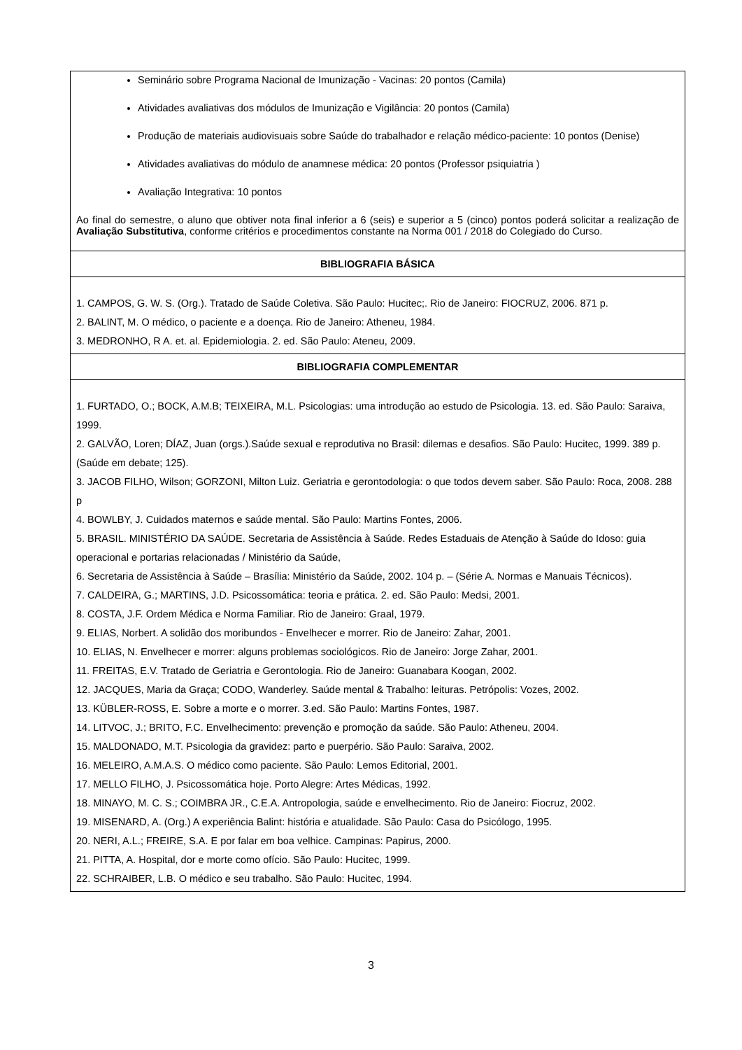| Seminário sobre Programa Nacional de Imunização - Vacinas: 20 pontos (Camila) Atividades avaliativas dos módulos de Imunização e Vigilância: 20 pontos (Camila) Produção de materiais audiovisuais sobre Saúde do trabalhador e relação médico-paciente: 10 pontos (Denise) Atividades avaliativas do módulo de anamnese médica: 20 pontos (Professor psiquiatria ) Avaliação Integrativa: 10 pontos Ao final do semestre, o aluno que obtiver nota final inferior a 6 (seis) e superior a 5 (cinco) pontos poderá solicitar a realização de Avaliação Substitutiva , conforme critérios e procedimentos constante na Norma 001 / 2018 do Colegiado do Curso. |
| BIBLIOGRAFIA BÁSICA |
| 1. CAMPOS, G. W. S. (Org.). Tratado de Saúde Coletiva. São Paulo: Hucitec;. Rio de Janeiro: FIOCRUZ, 2006. 871 p. 2. BALINT, M. O médico, o paciente e a doença. Rio de Janeiro: Atheneu, 1984. 3. MEDRONHO, R A. et. al. Epidemiologia. 2. ed. São Paulo: Ateneu, 2009. |
| BIBLIOGRAFIA COMPLEMENTAR |
| 1. FURTADO, O.; BOCK, A.M.B; TEIXEIRA, M.L. Psicologias: uma introdução ao estudo de Psicologia. 13. ed. São Paulo: Saraiva, 1999. 2. GALVÃO, Loren; DÍAZ, Juan (orgs.).Saúde sexual e reprodutiva no Brasil: dilemas e desafios. São Paulo: Hucitec, 1999. 389 p. (Saúde em debate; 125). 3. JACOB FILHO, Wilson; GORZONI, Milton Luiz. Geriatria e gerontodologia: o que todos devem saber. São Paulo: Roca, 2008. 288 p 4. BOWLBY, J. Cuidados maternos e saúde mental. São Paulo: Martins Fontes, 2006. 5. BRASIL. MINISTÉRIO DA SAÚDE. Secretaria de Assistência à Saúde. Redes Estaduais de Atenção à Saúde do Idoso: guia operacional e portarias relacionadas / Ministério da Saúde, 6. Secretaria de Assistência à Saúde – Brasília: Ministério da Saúde, 2002. 104 p. – (Série A. Normas e Manuais Técnicos). 7. CALDEIRA, G.; MARTINS, J.D. Psicossomática: teoria e prática. 2. ed. São Paulo: Medsi, 2001. 8. COSTA, J.F. Ordem Médica e Norma Familiar. Rio de Janeiro: Graal, 1979. 9. ELIAS, Norbert. A solidão dos moribundos - Envelhecer e morrer. Rio de Janeiro: Zahar, 2001. 10. ELIAS, N. Envelhecer e morrer: alguns problemas sociológicos. Rio de Janeiro: Jorge Zahar, 2001. 11. FREITAS, E.V. Tratado de Geriatria e Gerontologia. Rio de Janeiro: Guanabara Koogan, 2002. 12. JACQUES, Maria da Graça; CODO, Wanderley. Saúde mental & Trabalho: leituras. Petrópolis: Vozes, 2002. 13. KÜBLER-ROSS, E. Sobre a morte e o morrer. 3.ed. São Paulo: Martins Fontes, 1987. 14. LITVOC, J.; BRITO, F.C. Envelhecimento: prevenção e promoção da saúde. São Paulo: Atheneu, 2004. 15. MALDONADO, M.T. Psicologia da gravidez: parto e puerpério. São Paulo: Saraiva, 2002. 16. MELEIRO, A.M.A.S. O médico como paciente. São Paulo: Lemos Editorial, 2001. 17. MELLO FILHO, J. Psicossomática hoje. Porto Alegre: Artes Médicas, 1992. 18. MINAYO, M. C. S.; COIMBRA JR., C.E.A. Antropologia, saúde e envelhecimento. Rio de Janeiro: Fiocruz, 2002. 19. MISENARD, A. (Org.) A experiência Balint: história e atualidade. São Paulo: Casa do Psicólogo, 1995. 20. NERI, A.L.; FREIRE, S.A. E por falar em boa velhice. Campinas: Papirus, 2000. 21. PITTA, A. Hospital, dor e morte como ofício. São Paulo: Hucitec, 1999. 22. SCHRAIBER, L.B. O médico e seu trabalho. São Paulo: Hucitec, 1994. |
3